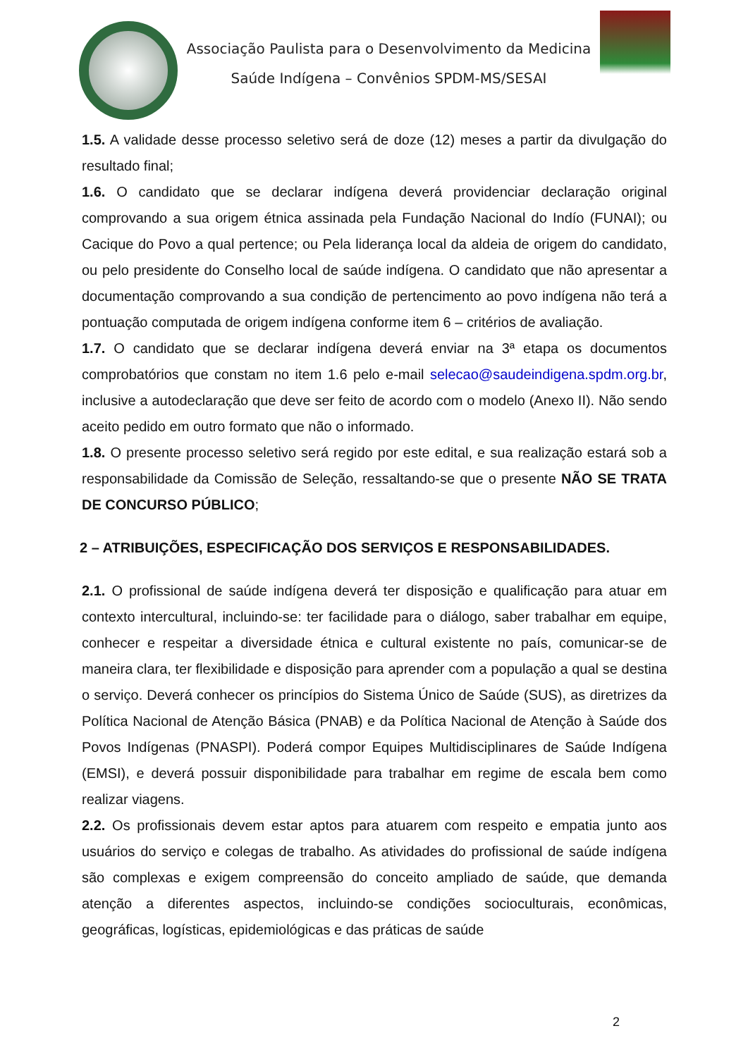Associação Paulista para o Desenvolvimento da Medicina
Saúde Indígena – Convênios SPDM-MS/SESAI
1.5. A validade desse processo seletivo será de doze (12) meses a partir da divulgação do resultado final;
1.6. O candidato que se declarar indígena deverá providenciar declaração original comprovando a sua origem étnica assinada pela Fundação Nacional do Indío (FUNAI); ou Cacique do Povo a qual pertence; ou Pela liderança local da aldeia de origem do candidato, ou pelo presidente do Conselho local de saúde indígena. O candidato que não apresentar a documentação comprovando a sua condição de pertencimento ao povo indígena não terá a pontuação computada de origem indígena conforme item 6 – critérios de avaliação.
1.7. O candidato que se declarar indígena deverá enviar na 3ª etapa os documentos comprobatórios que constam no item 1.6 pelo e-mail selecao@saudeindigena.spdm.org.br, inclusive a autodeclaração que deve ser feito de acordo com o modelo (Anexo II). Não sendo aceito pedido em outro formato que não o informado.
1.8. O presente processo seletivo será regido por este edital, e sua realização estará sob a responsabilidade da Comissão de Seleção, ressaltando-se que o presente NÃO SE TRATA DE CONCURSO PÚBLICO;
2 – ATRIBUIÇÕES, ESPECIFICAÇÃO DOS SERVIÇOS E RESPONSABILIDADES.
2.1. O profissional de saúde indígena deverá ter disposição e qualificação para atuar em contexto intercultural, incluindo-se: ter facilidade para o diálogo, saber trabalhar em equipe, conhecer e respeitar a diversidade étnica e cultural existente no país, comunicar-se de maneira clara, ter flexibilidade e disposição para aprender com a população a qual se destina o serviço. Deverá conhecer os princípios do Sistema Único de Saúde (SUS), as diretrizes da Política Nacional de Atenção Básica (PNAB) e da Política Nacional de Atenção à Saúde dos Povos Indígenas (PNASPI). Poderá compor Equipes Multidisciplinares de Saúde Indígena (EMSI), e deverá possuir disponibilidade para trabalhar em regime de escala bem como realizar viagens.
2.2. Os profissionais devem estar aptos para atuarem com respeito e empatia junto aos usuários do serviço e colegas de trabalho. As atividades do profissional de saúde indígena são complexas e exigem compreensão do conceito ampliado de saúde, que demanda atenção a diferentes aspectos, incluindo-se condições socioculturais, econômicas, geográficas, logísticas, epidemiológicas e das práticas de saúde
2